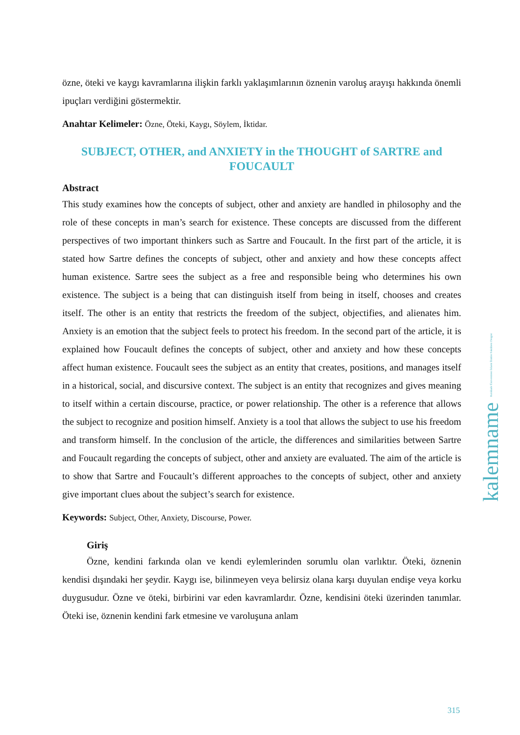özne, öteki ve kaygı kavramlarına ilişkin farklı yaklaşımlarının öznenin varoluş arayışı hakkında önemli ipuçları verdiğini göstermektir.
Anahtar Kelimeler: Özne, Öteki, Kaygı, Söylem, İktidar.
SUBJECT, OTHER, and ANXIETY in the THOUGHT of SARTRE and FOUCAULT
Abstract
This study examines how the concepts of subject, other and anxiety are handled in philosophy and the role of these concepts in man’s search for existence. These concepts are discussed from the different perspectives of two important thinkers such as Sartre and Foucault. In the first part of the article, it is stated how Sartre defines the concepts of subject, other and anxiety and how these concepts affect human existence. Sartre sees the subject as a free and responsible being who determines his own existence. The subject is a being that can distinguish itself from being in itself, chooses and creates itself. The other is an entity that restricts the freedom of the subject, objectifies, and alienates him. Anxiety is an emotion that the subject feels to protect his freedom. In the second part of the article, it is explained how Foucault defines the concepts of subject, other and anxiety and how these concepts affect human existence. Foucault sees the subject as an entity that creates, positions, and manages itself in a historical, social, and discursive context. The subject is an entity that recognizes and gives meaning to itself within a certain discourse, practice, or power relationship. The other is a reference that allows the subject to recognize and position himself. Anxiety is a tool that allows the subject to use his freedom and transform himself. In the conclusion of the article, the differences and similarities between Sartre and Foucault regarding the concepts of subject, other and anxiety are evaluated. The aim of the article is to show that Sartre and Foucault’s different approaches to the concepts of subject, other and anxiety give important clues about the subject’s search for existence.
Keywords: Subject, Other, Anxiety, Discourse, Power.
Giriş
Özne, kendini farkında olan ve kendi eylemlerinden sorumlu olan varlıktır. Öteki, öznenin kendisi dışındaki her şeydir. Kaygı ise, bilinmeyen veya belirsiz olana karşı duyulan endişe veya korku duygusudur. Özne ve öteki, birbirini var eden kavramlardır. Özne, kendisini öteki üzerinden tanımlar. Öteki ise, öznenin kendini fark etmesine ve varoluşuna anlam
kalemname Kırıkkale Üniversitesi İslami İlimler Fakültesi Dergisi
315